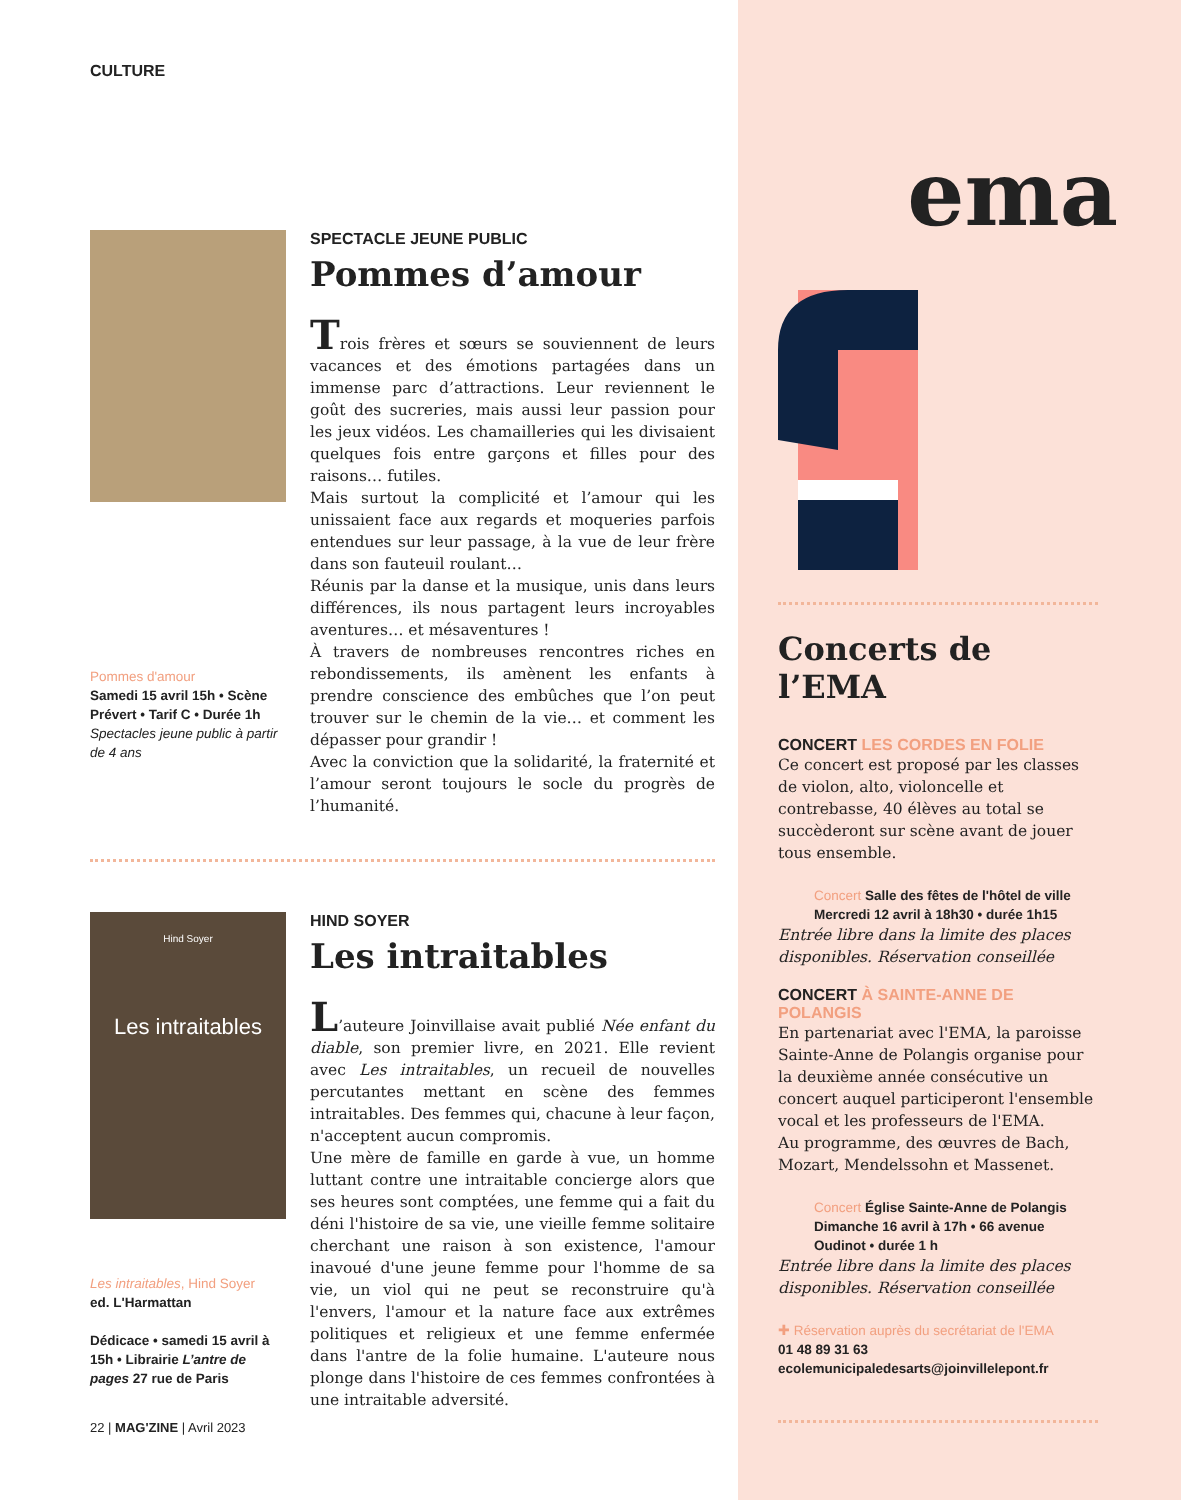CULTURE
Pommes d'amour
Samedi 15 avril 15h • Scène Prévert • Tarif C • Durée 1h
Spectacles jeune public à partir de 4 ans
SPECTACLE JEUNE PUBLIC
Pommes d’amour
Trois frères et sœurs se souviennent de leurs vacances et des émotions partagées dans un immense parc d’attractions. Leur reviennent le goût des sucreries, mais aussi leur passion pour les jeux vidéos. Les chamailleries qui les divisaient quelques fois entre garçons et filles pour des raisons… futiles.
Mais surtout la complicité et l’amour qui les unissaient face aux regards et moqueries parfois entendues sur leur passage, à la vue de leur frère dans son fauteuil roulant…
Réunis par la danse et la musique, unis dans leurs différences, ils nous partagent leurs incroyables aventures… et mésaventures !
À travers de nombreuses rencontres riches en rebondissements, ils amènent les enfants à prendre conscience des embûches que l’on peut trouver sur le chemin de la vie… et comment les dépasser pour grandir !
Avec la conviction que la solidarité, la fraternité et l’amour seront toujours le socle du progrès de l’humanité.
Hind Soyer
Les intraitables
Les intraitables, Hind Soyer
ed. L'Harmattan
Dédicace • samedi 15 avril à 15h • Librairie L’antre de pages 27 rue de Paris
HIND SOYER
Les intraitables
L’auteure Joinvillaise avait publié Née enfant du diable, son premier livre, en 2021. Elle revient avec Les intraitables, un recueil de nouvelles percutantes mettant en scène des femmes intraitables. Des femmes qui, chacune à leur façon, n'acceptent aucun compromis.
Une mère de famille en garde à vue, un homme luttant contre une intraitable concierge alors que ses heures sont comptées, une femme qui a fait du déni l'histoire de sa vie, une vieille femme solitaire cherchant une raison à son existence, l'amour inavoué d'une jeune femme pour l'homme de sa vie, un viol qui ne peut se reconstruire qu'à l'envers, l'amour et la nature face aux extrêmes politiques et religieux et une femme enfermée dans l'antre de la folie humaine. L'auteure nous plonge dans l'histoire de ces femmes confrontées à une intraitable adversité.
22 | MAG'ZINE | Avril 2023
ema
Concerts de l’EMA
CONCERT LES CORDES EN FOLIE
Ce concert est proposé par les classes de violon, alto, violoncelle et contrebasse, 40 élèves au total se succèderont sur scène avant de jouer tous ensemble.
Concert Salle des fêtes de l'hôtel de ville
Mercredi 12 avril à 18h30 • durée 1h15
Entrée libre dans la limite des places disponibles. Réservation conseillée
CONCERT À SAINTE-ANNE DE POLANGIS
En partenariat avec l'EMA, la paroisse Sainte-Anne de Polangis organise pour la deuxième année consécutive un concert auquel participeront l'ensemble vocal et les professeurs de l'EMA.
Au programme, des œuvres de Bach, Mozart, Mendelssohn et Massenet.
Concert Église Sainte-Anne de Polangis
Dimanche 16 avril à 17h • 66 avenue Oudinot • durée 1 h
Entrée libre dans la limite des places disponibles. Réservation conseillée
✚ Réservation auprès du secrétariat de l'EMA
01 48 89 31 63
ecolemunicipaledesarts@joinvillelepont.fr